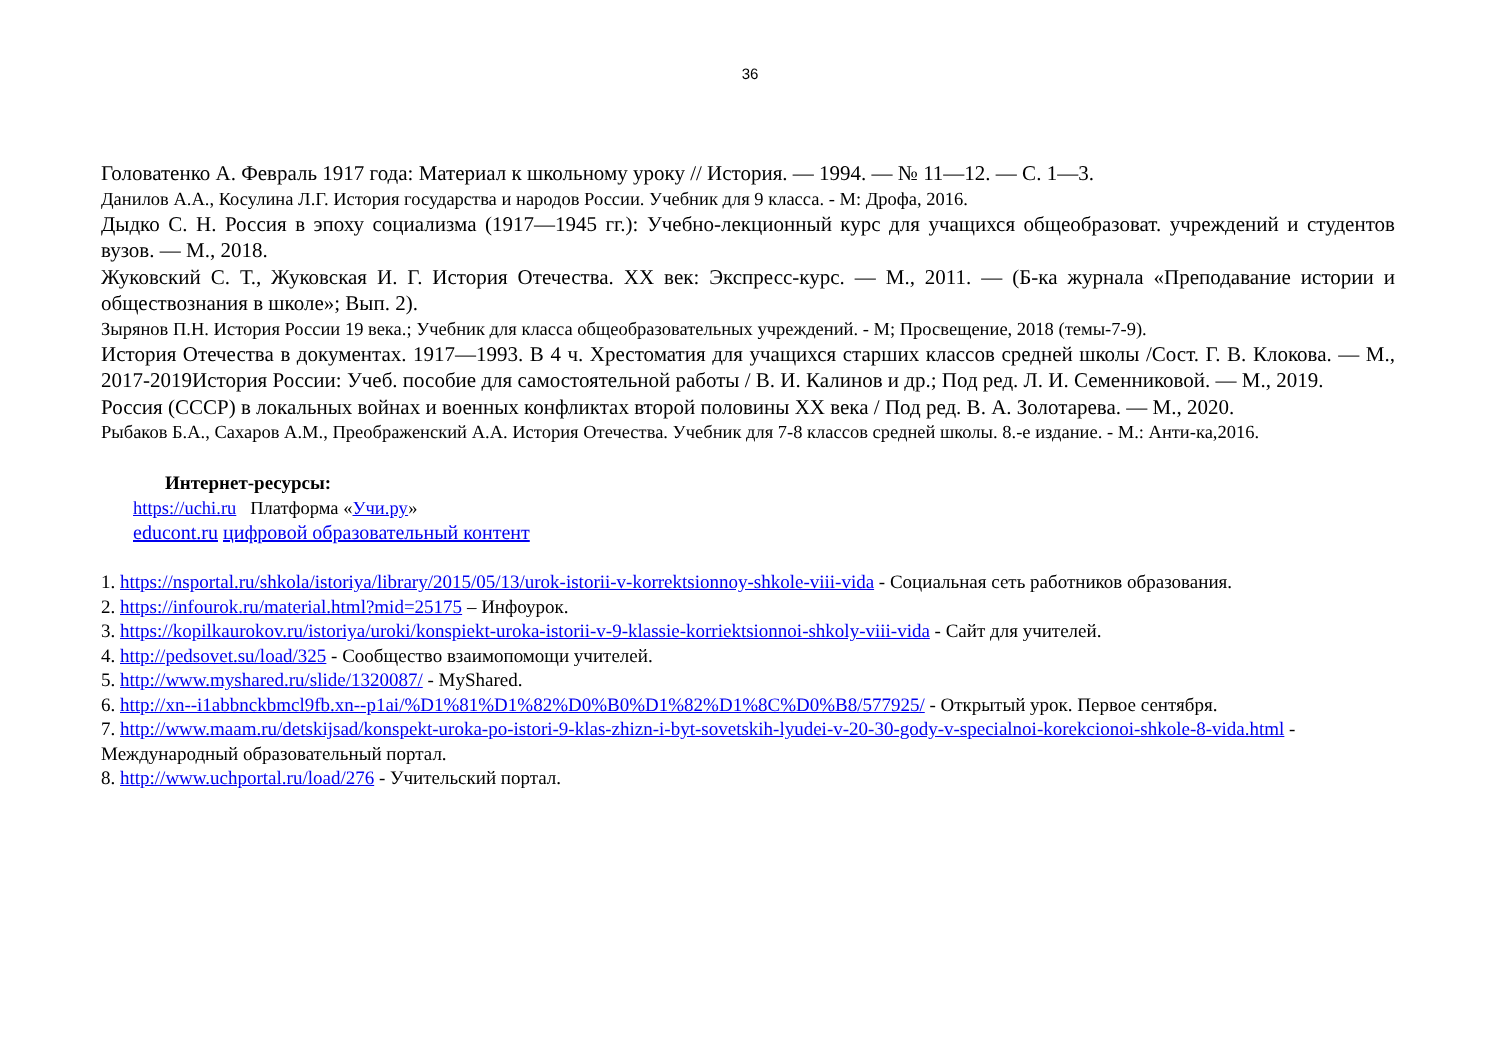36
Головатенко А. Февраль 1917 года: Материал к школьному уроку // История. — 1994. — № 11—12. — С. 1—3.
Данилов А.А., Косулина Л.Г. История государства и народов России. Учебник для 9 класса. - М: Дрофа, 2016.
Дыдко С. Н. Россия в эпоху социализма (1917—1945 гг.): Учебно-лекционный курс для учащихся общеобразоват. учреждений и студентов вузов. — М., 2018.
Жуковский С. Т., Жуковская И. Г. История Отечества. XX век: Экспресс-курс. — М., 2011. — (Б-ка журнала «Преподавание истории и обществознания в школе»; Вып. 2).
Зырянов П.Н. История России 19 века.; Учебник для класса общеобразовательных учреждений. - М; Просвещение, 2018 (темы-7-9).
История Отечества в документах. 1917—1993. В 4 ч. Хрестоматия для учащихся старших классов средней школы /Сост. Г. В. Клокова. — М., 2017-2019История России: Учеб. пособие для самостоятельной работы / В. И. Калинов и др.; Под ред. Л. И. Семенниковой. — М., 2019.
Россия (СССР) в локальных войнах и военных конфликтах второй половины XX века / Под ред. В. А. Золотарева. — М., 2020.
Рыбаков Б.А., Сахаров А.М., Преображенский А.А. История Отечества. Учебник для 7-8 классов средней школы. 8.-е издание. - М.: Анти-ка,2016.
Интернет-ресурсы:
https://uchi.ru Платформа «Учи.ру»
educont.ru цифровой образовательный контент
1. https://nsportal.ru/shkola/istoriya/library/2015/05/13/urok-istorii-v-korrektsionnoy-shkole-viii-vida - Социальная сеть работников образования.
2. https://infourok.ru/material.html?mid=25175 – Инфоурок.
3. https://kopilkaurokov.ru/istoriya/uroki/konspiekt-uroka-istorii-v-9-klassie-korriektsionnoi-shkoly-viii-vida - Сайт для учителей.
4. http://pedsovet.su/load/325 - Сообщество взаимопомощи учителей.
5. http://www.myshared.ru/slide/1320087/ - MyShared.
6. http://xn--i1abbnckbmcl9fb.xn--p1ai/%D1%81%D1%82%D0%B0%D1%82%D1%8C%D0%B8/577925/ - Открытый урок. Первое сентября.
7. http://www.maam.ru/detskijsad/konspekt-uroka-po-istori-9-klas-zhizn-i-byt-sovetskih-lyudei-v-20-30-gody-v-specialnoi-korekcionoi-shkole-8-vida.html - Международный образовательный портал.
8. http://www.uchportal.ru/load/276 - Учительский портал.